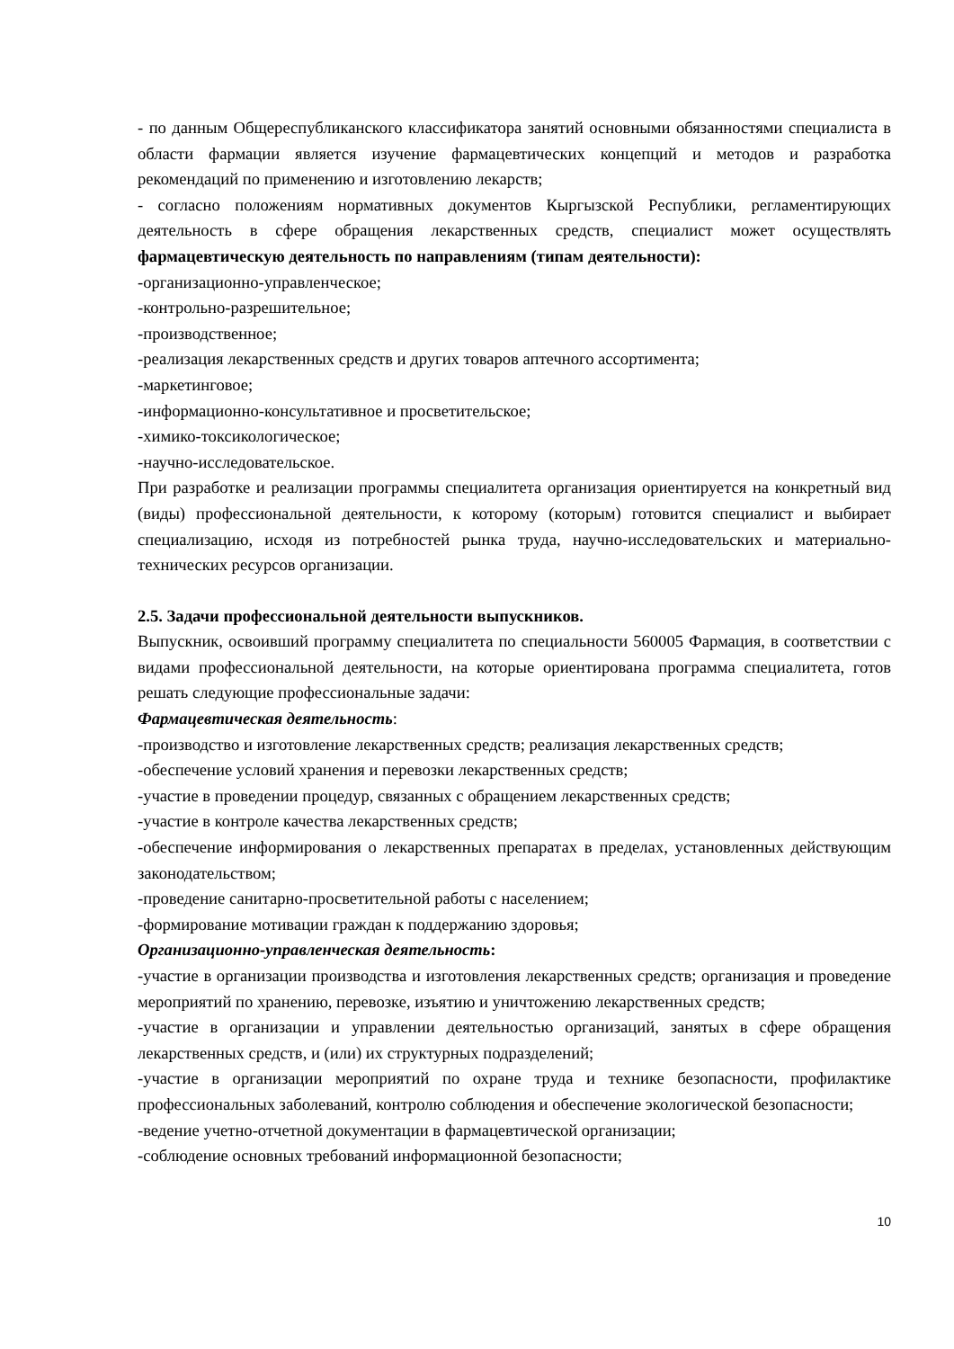- по данным Общереспубликанского классификатора занятий основными обязанностями специалиста в области фармации является изучение фармацевтических концепций и методов и разработка рекомендаций по применению и изготовлению лекарств;
- согласно положениям нормативных документов Кыргызской Республики, регламентирующих деятельность в сфере обращения лекарственных средств, специалист может осуществлять фармацевтическую деятельность по направлениям (типам деятельности):
-организационно-управленческое;
-контрольно-разрешительное;
-производственное;
-реализация лекарственных средств и других товаров аптечного ассортимента;
-маркетинговое;
-информационно-консультативное и просветительское;
-химико-токсикологическое;
-научно-исследовательское.
При разработке и реализации программы специалитета организация ориентируется на конкретный вид (виды) профессиональной деятельности, к которому (которым) готовится специалист и выбирает специализацию, исходя из потребностей рынка труда, научно-исследовательских и материально-технических ресурсов организации.
2.5. Задачи профессиональной деятельности выпускников.
Выпускник, освоивший программу специалитета по специальности 560005 Фармация, в соответствии с видами профессиональной деятельности, на которые ориентирована программа специалитета, готов решать следующие профессиональные задачи:
Фармацевтическая деятельность:
-производство и изготовление лекарственных средств; реализация лекарственных средств;
-обеспечение условий хранения и перевозки лекарственных средств;
-участие в проведении процедур, связанных с обращением лекарственных средств;
-участие в контроле качества лекарственных средств;
-обеспечение информирования о лекарственных препаратах в пределах, установленных действующим законодательством;
-проведение санитарно-просветительной работы с населением;
-формирование мотивации граждан к поддержанию здоровья;
Организационно-управленческая деятельность:
-участие в организации производства и изготовления лекарственных средств; организация и проведение мероприятий по хранению, перевозке, изъятию и уничтожению лекарственных средств;
-участие в организации и управлении деятельностью организаций, занятых в сфере обращения лекарственных средств, и (или) их структурных подразделений;
-участие в организации мероприятий по охране труда и технике безопасности, профилактике профессиональных заболеваний, контролю соблюдения и обеспечение экологической безопасности;
-ведение учетно-отчетной документации в фармацевтической организации;
-соблюдение основных требований информационной безопасности;
10